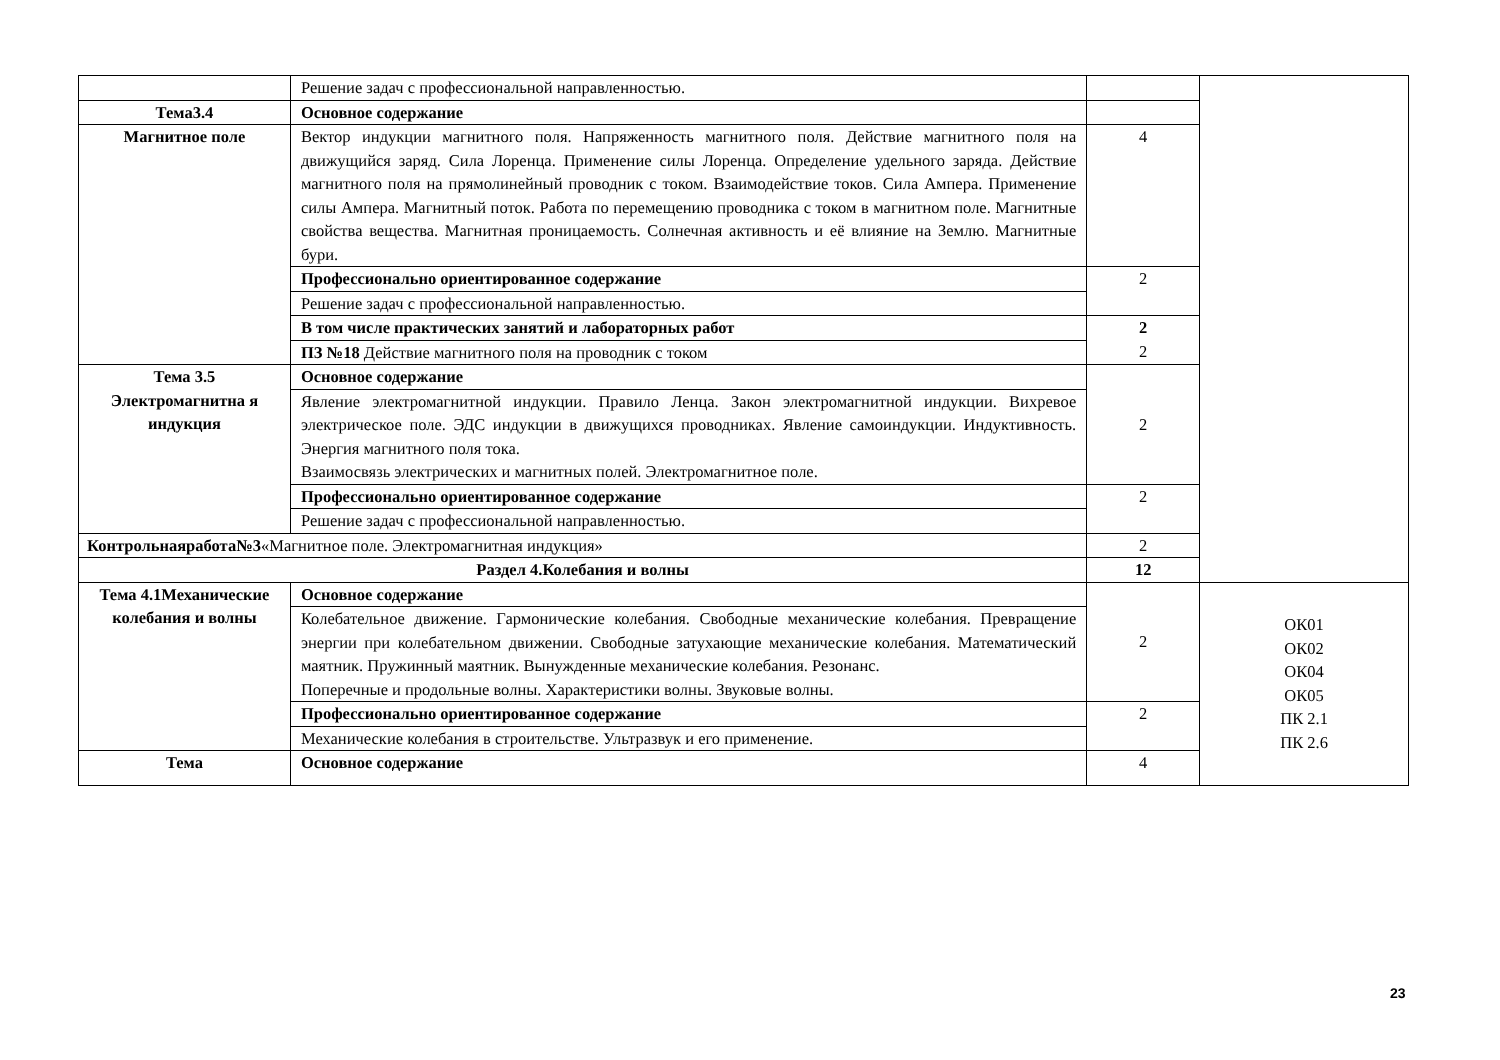| | Решение задач с профессиональной направленностью. | | |
| Тема3.4 | Основное содержание | | |
| Магнитное поле | Вектор индукции магнитного поля. Напряженность магнитного поля. Действие магнитного поля на движущийся заряд. Сила Лоренца. Применение силы Лоренца. Определение удельного заряда. Действие магнитного поля на прямолинейный проводник с током. Взаимодействие токов. Сила Ампера. Применение силы Ампера. Магнитный поток. Работа по перемещению проводника с током в магнитном поле. Магнитные свойства вещества. Магнитная проницаемость. Солнечная активность и её влияние на Землю. Магнитные бури. | 4 | |
| | Профессионально ориентированное содержание | 2 | |
| | Решение задач с профессиональной направленностью. | | |
| | В том числе практических занятий и лабораторных работ | 2 2 | |
| | ПЗ №18 Действие магнитного поля на проводник с током | | |
| Тема 3.5 Электромагнитна я индукция | Основное содержание | 2 | |
| | Явление электромагнитной индукции. Правило Ленца. Закон электромагнитной индукции. Вихревое электрическое поле. ЭДС индукции в движущихся проводниках. Явление самоиндукции. Индуктивность. Энергия магнитного поля тока. Взаимосвязь электрических и магнитных полей. Электромагнитное поле. | | |
| | Профессионально ориентированное содержание | 2 | |
| | Решение задач с профессиональной направленностью. | | |
| Контрольнаяработа№3 «Магнитное поле. Электромагнитная индукция» | | 2 | |
| Раздел 4.Колебания и волны | | 12 | |
| Тема 4.1Механические колебания и волны | Основное содержание | 2 | ОК01 ОК02 ОК04 ОК05 ПК 2.1 ПК 2.6 |
| | Колебательное движение. Гармонические колебания. Свободные механические колебания. Превращение энергии при колебательном движении. Свободные затухающие механические колебания. Математический маятник. Пружинный маятник. Вынужденные механические колебания. Резонанс. Поперечные и продольные волны. Характеристики волны. Звуковые волны. | | |
| | Профессионально ориентированное содержание | 2 | |
| | Механические колебания в строительстве. Ультразвук и его применение. | | |
| Тема | Основное содержание | 4 | |
23